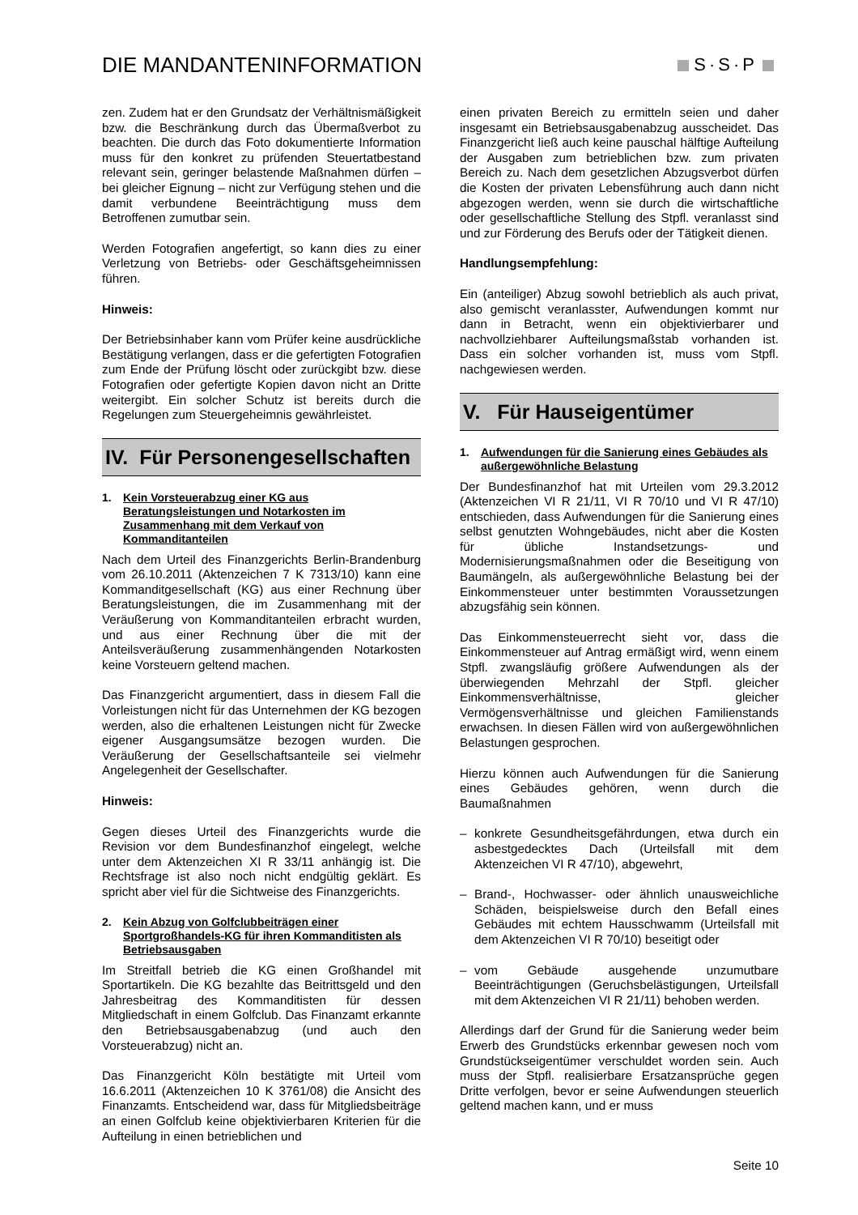DIE MANDANTENINFORMATION
S·S·P
zen. Zudem hat er den Grundsatz der Verhältnismäßigkeit bzw. die Beschränkung durch das Übermaßverbot zu beachten. Die durch das Foto dokumentierte Information muss für den konkret zu prüfenden Steuertatbestand relevant sein, geringer belastende Maßnahmen dürfen – bei gleicher Eignung – nicht zur Verfügung stehen und die damit verbundene Beeinträchtigung muss dem Betroffenen zumutbar sein.
Werden Fotografien angefertigt, so kann dies zu einer Verletzung von Betriebs- oder Geschäftsgeheimnissen führen.
Hinweis:
Der Betriebsinhaber kann vom Prüfer keine ausdrückliche Bestätigung verlangen, dass er die gefertigten Fotografien zum Ende der Prüfung löscht oder zurückgibt bzw. diese Fotografien oder gefertigte Kopien davon nicht an Dritte weitergibt. Ein solcher Schutz ist bereits durch die Regelungen zum Steuergeheimnis gewährleistet.
IV. Für Personengesellschaften
1. Kein Vorsteuerabzug einer KG aus Beratungsleistungen und Notarkosten im Zusammenhang mit dem Verkauf von Kommanditanteilen
Nach dem Urteil des Finanzgerichts Berlin-Brandenburg vom 26.10.2011 (Aktenzeichen 7 K 7313/10) kann eine Kommanditgesellschaft (KG) aus einer Rechnung über Beratungsleistungen, die im Zusammenhang mit der Veräußerung von Kommanditanteilen erbracht wurden, und aus einer Rechnung über die mit der Anteilsveräußerung zusammenhängenden Notarkosten keine Vorsteuern geltend machen.
Das Finanzgericht argumentiert, dass in diesem Fall die Vorleistungen nicht für das Unternehmen der KG bezogen werden, also die erhaltenen Leistungen nicht für Zwecke eigener Ausgangsumsätze bezogen wurden. Die Veräußerung der Gesellschaftsanteile sei vielmehr Angelegenheit der Gesellschafter.
Hinweis:
Gegen dieses Urteil des Finanzgerichts wurde die Revision vor dem Bundesfinanzhof eingelegt, welche unter dem Aktenzeichen XI R 33/11 anhängig ist. Die Rechtsfrage ist also noch nicht endgültig geklärt. Es spricht aber viel für die Sichtweise des Finanzgerichts.
2. Kein Abzug von Golfclubbeiträgen einer Sportgroßhandels-KG für ihren Kommanditisten als Betriebsausgaben
Im Streitfall betrieb die KG einen Großhandel mit Sportartikeln. Die KG bezahlte das Beitrittsgeld und den Jahresbeitrag des Kommanditisten für dessen Mitgliedschaft in einem Golfclub. Das Finanzamt erkannte den Betriebsausgabenabzug (und auch den Vorsteuerabzug) nicht an.
Das Finanzgericht Köln bestätigte mit Urteil vom 16.6.2011 (Aktenzeichen 10 K 3761/08) die Ansicht des Finanzamts. Entscheidend war, dass für Mitgliedsbeiträge an einen Golfclub keine objektivierbaren Kriterien für die Aufteilung in einen betrieblichen und
einen privaten Bereich zu ermitteln seien und daher insgesamt ein Betriebsausgabenabzug ausscheidet. Das Finanzgericht ließ auch keine pauschal hälftige Aufteilung der Ausgaben zum betrieblichen bzw. zum privaten Bereich zu. Nach dem gesetzlichen Abzugsverbot dürfen die Kosten der privaten Lebensführung auch dann nicht abgezogen werden, wenn sie durch die wirtschaftliche oder gesellschaftliche Stellung des Stpfl. veranlasst sind und zur Förderung des Berufs oder der Tätigkeit dienen.
Handlungsempfehlung:
Ein (anteiliger) Abzug sowohl betrieblich als auch privat, also gemischt veranlasster, Aufwendungen kommt nur dann in Betracht, wenn ein objektivierbarer und nachvollziehbarer Aufteilungsmaßstab vorhanden ist. Dass ein solcher vorhanden ist, muss vom Stpfl. nachgewiesen werden.
V. Für Hauseigentümer
1. Aufwendungen für die Sanierung eines Gebäudes als außergewöhnliche Belastung
Der Bundesfinanzhof hat mit Urteilen vom 29.3.2012 (Aktenzeichen VI R 21/11, VI R 70/10 und VI R 47/10) entschieden, dass Aufwendungen für die Sanierung eines selbst genutzten Wohngebäudes, nicht aber die Kosten für übliche Instandsetzungs- und Modernisierungsmaßnahmen oder die Beseitigung von Baumängeln, als außergewöhnliche Belastung bei der Einkommensteuer unter bestimmten Voraussetzungen abzugsfähig sein können.
Das Einkommensteuerrecht sieht vor, dass die Einkommensteuer auf Antrag ermäßigt wird, wenn einem Stpfl. zwangsläufig größere Aufwendungen als der überwiegenden Mehrzahl der Stpfl. gleicher Einkommensverhältnisse, gleicher Vermögensverhältnisse und gleichen Familienstands erwachsen. In diesen Fällen wird von außergewöhnlichen Belastungen gesprochen.
Hierzu können auch Aufwendungen für die Sanierung eines Gebäudes gehören, wenn durch die Baumaßnahmen
– konkrete Gesundheitsgefährdungen, etwa durch ein asbestgedecktes Dach (Urteilsfall mit dem Aktenzeichen VI R 47/10), abgewehrt,
– Brand-, Hochwasser- oder ähnlich unausweichliche Schäden, beispielsweise durch den Befall eines Gebäudes mit echtem Hausschwamm (Urteilsfall mit dem Aktenzeichen VI R 70/10) beseitigt oder
– vom Gebäude ausgehende unzumutbare Beeinträchtigungen (Geruchsbelästigungen, Urteilsfall mit dem Aktenzeichen VI R 21/11) behoben werden.
Allerdings darf der Grund für die Sanierung weder beim Erwerb des Grundstücks erkennbar gewesen noch vom Grundstückseigentümer verschuldet worden sein. Auch muss der Stpfl. realisierbare Ersatzansprüche gegen Dritte verfolgen, bevor er seine Aufwendungen steuerlich geltend machen kann, und er muss
Seite 10